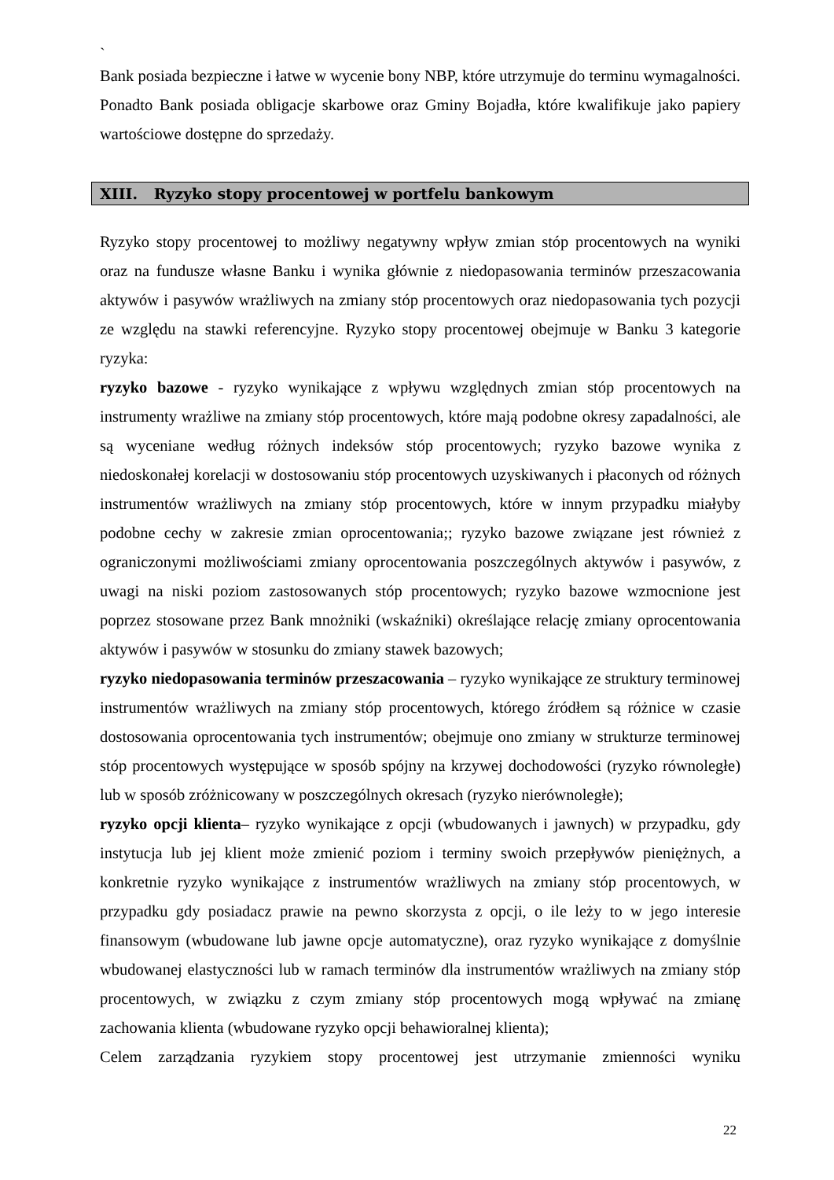`
Bank posiada bezpieczne i łatwe w wycenie bony NBP, które utrzymuje do terminu wymagalności. Ponadto Bank posiada obligacje skarbowe oraz Gminy Bojadła, które kwalifikuje jako papiery wartościowe dostępne do sprzedaży.
XIII. Ryzyko stopy procentowej w portfelu bankowym
Ryzyko stopy procentowej to możliwy negatywny wpływ zmian stóp procentowych na wyniki oraz na fundusze własne Banku i wynika głównie z niedopasowania terminów przeszacowania aktywów i pasywów wrażliwych na zmiany stóp procentowych oraz niedopasowania tych pozycji ze względu na stawki referencyjne. Ryzyko stopy procentowej obejmuje w Banku 3 kategorie ryzyka:
ryzyko bazowe - ryzyko wynikające z wpływu względnych zmian stóp procentowych na instrumenty wrażliwe na zmiany stóp procentowych, które mają podobne okresy zapadalności, ale są wyceniane według różnych indeksów stóp procentowych; ryzyko bazowe wynika z niedoskonałej korelacji w dostosowaniu stóp procentowych uzyskiwanych i płaconych od różnych instrumentów wrażliwych na zmiany stóp procentowych, które w innym przypadku miałyby podobne cechy w zakresie zmian oprocentowania;; ryzyko bazowe związane jest również z ograniczonymi możliwościami zmiany oprocentowania poszczególnych aktywów i pasywów, z uwagi na niski poziom zastosowanych stóp procentowych; ryzyko bazowe wzmocnione jest poprzez stosowane przez Bank mnożniki (wskaźniki) określające relację zmiany oprocentowania aktywów i pasywów w stosunku do zmiany stawek bazowych;
ryzyko niedopasowania terminów przeszacowania – ryzyko wynikające ze struktury terminowej instrumentów wrażliwych na zmiany stóp procentowych, którego źródłem są różnice w czasie dostosowania oprocentowania tych instrumentów; obejmuje ono zmiany w strukturze terminowej stóp procentowych występujące w sposób spójny na krzywej dochodowości (ryzyko równoległe) lub w sposób zróżnicowany w poszczególnych okresach (ryzyko nierównoległe);
ryzyko opcji klienta– ryzyko wynikające z opcji (wbudowanych i jawnych) w przypadku, gdy instytucja lub jej klient może zmienić poziom i terminy swoich przepływów pieniężnych, a konkretnie ryzyko wynikające z instrumentów wrażliwych na zmiany stóp procentowych, w przypadku gdy posiadacz prawie na pewno skorzysta z opcji, o ile leży to w jego interesie finansowym (wbudowane lub jawne opcje automatyczne), oraz ryzyko wynikające z domyślnie wbudowanej elastyczności lub w ramach terminów dla instrumentów wrażliwych na zmiany stóp procentowych, w związku z czym zmiany stóp procentowych mogą wpływać na zmianę zachowania klienta (wbudowane ryzyko opcji behawioralnej klienta);
Celem zarządzania ryzykiem stopy procentowej jest utrzymanie zmienności wyniku
22